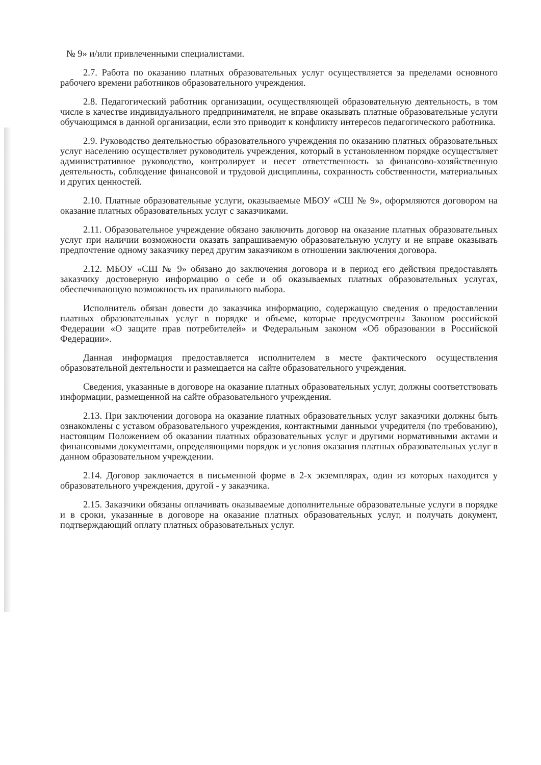№ 9» и/или привлеченными специалистами.
2.7. Работа по оказанию платных образовательных услуг осуществляется за пределами основного рабочего времени работников образовательного учреждения.
2.8. Педагогический работник организации, осуществляющей образовательную деятельность, в том числе в качестве индивидуального предпринимателя, не вправе оказывать платные образовательные услуги обучающимся в данной организации, если это приводит к конфликту интересов педагогического работника.
2.9. Руководство деятельностью образовательного учреждения по оказанию платных образовательных услуг населению осуществляет руководитель учреждения, который в установленном порядке осуществляет административное руководство, контролирует и несет ответственность за финансово-хозяйственную деятельность, соблюдение финансовой и трудовой дисциплины, сохранность собственности, материальных и других ценностей.
2.10. Платные образовательные услуги, оказываемые МБОУ «СШ № 9», оформляются договором на оказание платных образовательных услуг с заказчиками.
2.11. Образовательное учреждение обязано заключить договор на оказание платных образовательных услуг при наличии возможности оказать запрашиваемую образовательную услугу и не вправе оказывать предпочтение одному заказчику перед другим заказчиком в отношении заключения договора.
2.12. МБОУ «СШ № 9» обязано до заключения договора и в период его действия предоставлять заказчику достоверную информацию о себе и об оказываемых платных образовательных услугах, обеспечивающую возможность их правильного выбора.
Исполнитель обязан довести до заказчика информацию, содержащую сведения о предоставлении платных образовательных услуг в порядке и объеме, которые предусмотрены Законом российской Федерации «О защите прав потребителей» и Федеральным законом «Об образовании в Российской Федерации».
Данная информация предоставляется исполнителем в месте фактического осуществления образовательной деятельности и размещается на сайте образовательного учреждения.
Сведения, указанные в договоре на оказание платных образовательных услуг, должны соответствовать информации, размещенной на сайте образовательного учреждения.
2.13. При заключении договора на оказание платных образовательных услуг заказчики должны быть ознакомлены с уставом образовательного учреждения, контактными данными учредителя (по требованию), настоящим Положением об оказании платных образовательных услуг и другими нормативными актами и финансовыми документами, определяющими порядок и условия оказания платных образовательных услуг в данном образовательном учреждении.
2.14. Договор заключается в письменной форме в 2-х экземплярах, один из которых находится у образовательного учреждения, другой - у заказчика.
2.15. Заказчики обязаны оплачивать оказываемые дополнительные образовательные услуги в порядке и в сроки, указанные в договоре на оказание платных образовательных услуг, и получать документ, подтверждающий оплату платных образовательных услуг.